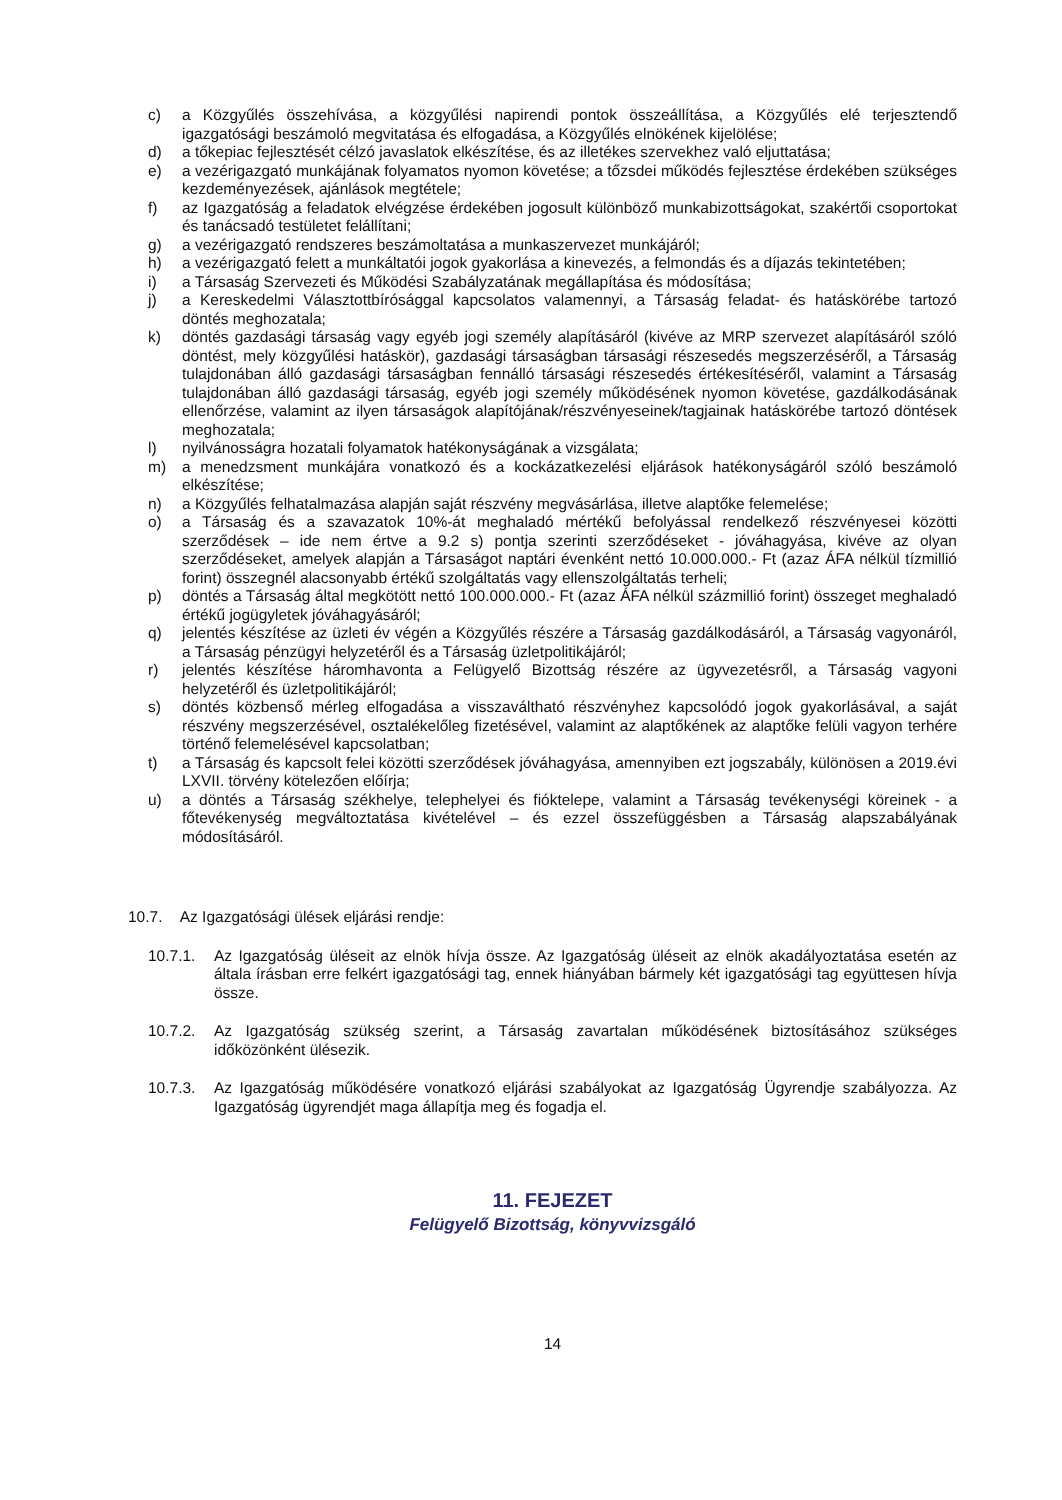c) a Közgyűlés összehívása, a közgyűlési napirendi pontok összeállítása, a Közgyűlés elé terjesztendő igazgatósági beszámoló megvitatása és elfogadása, a Közgyűlés elnökének kijelölése;
d) a tőkepiac fejlesztését célzó javaslatok elkészítése, és az illetékes szervekhez való eljuttatása;
e) a vezérigazgató munkájának folyamatos nyomon követése; a tőzsdei működés fejlesztése érdekében szükséges kezdeményezések, ajánlások megtétele;
f) az Igazgatóság a feladatok elvégzése érdekében jogosult különböző munkabizottságokat, szakértői csoportokat és tanácsadó testületet felállítani;
g) a vezérigazgató rendszeres beszámoltatása a munkaszervezet munkájáról;
h) a vezérigazgató felett a munkáltatói jogok gyakorlása a kinevezés, a felmondás és a díjazás tekintetében;
i) a Társaság Szervezeti és Működési Szabályzatának megállapítása és módosítása;
j) a Kereskedelmi Választottbírósággal kapcsolatos valamennyi, a Társaság feladat- és hatáskörébe tartozó döntés meghozatala;
k) döntés gazdasági társaság vagy egyéb jogi személy alapításáról (kivéve az MRP szervezet alapításáról szóló döntést, mely közgyűlési hatáskör), gazdasági társaságban társasági részesedés megszerzéséről, a Társaság tulajdonában álló gazdasági társaságban fennálló társasági részesedés értékesítéséről, valamint a Társaság tulajdonában álló gazdasági társaság, egyéb jogi személy működésének nyomon követése, gazdálkodásának ellenőrzése, valamint az ilyen társaságok alapítójának/részvényeseinek/tagjainak hatáskörébe tartozó döntések meghozatala;
l) nyilvánosságra hozatali folyamatok hatékonyságának a vizsgálata;
m) a menedzsment munkájára vonatkozó és a kockázatkezelési eljárások hatékonyságáról szóló beszámoló elkészítése;
n) a Közgyűlés felhatalmazása alapján saját részvény megvásárlása, illetve alaptőke felemelése;
o) a Társaság és a szavazatok 10%-át meghaladó mértékű befolyással rendelkező részvényesei közötti szerződések – ide nem értve a 9.2 s) pontja szerinti szerződéseket - jóváhagyása, kivéve az olyan szerződéseket, amelyek alapján a Társaságot naptári évenként nettó 10.000.000.- Ft (azaz ÁFA nélkül tízmillió forint) összegnél alacsonyabb értékű szolgáltatás vagy ellenszolgáltatás terheli;
p) döntés a Társaság által megkötött nettó 100.000.000.- Ft (azaz ÁFA nélkül százmillió forint) összeget meghaladó értékű jogügyletek jóváhagyásáról;
q) jelentés készítése az üzleti év végén a Közgyűlés részére a Társaság gazdálkodásáról, a Társaság vagyonáról, a Társaság pénzügyi helyzetéről és a Társaság üzletpolitikájáról;
r) jelentés készítése háromhavonta a Felügyelő Bizottság részére az ügyvezetésről, a Társaság vagyoni helyzetéről és üzletpolitikájáról;
s) döntés közbenső mérleg elfogadása a visszaváltható részvényhez kapcsolódó jogok gyakorlásával, a saját részvény megszerzésével, osztalékelőleg fizetésével, valamint az alaptőkének az alaptőke felüli vagyon terhére történő felemelésével kapcsolatban;
t) a Társaság és kapcsolt felei közötti szerződések jóváhagyása, amennyiben ezt jogszabály, különösen a 2019.évi LXVII. törvény kötelezően előírja;
u) a döntés a Társaság székhelye, telephelyei és fióktelepe, valamint a Társaság tevékenységi köreinek - a főtevékenység megváltoztatása kivételével – és ezzel összefüggésben a Társaság alapszabályának módosításáról.
10.7. Az Igazgatósági ülések eljárási rendje:
10.7.1. Az Igazgatóság üléseit az elnök hívja össze. Az Igazgatóság üléseit az elnök akadályoztatása esetén az általa írásban erre felkért igazgatósági tag, ennek hiányában bármely két igazgatósági tag együttesen hívja össze.
10.7.2. Az Igazgatóság szükség szerint, a Társaság zavartalan működésének biztosításához szükséges időközönként ülésezik.
10.7.3. Az Igazgatóság működésére vonatkozó eljárási szabályokat az Igazgatóság Ügyrendje szabályozza. Az Igazgatóság ügyrendjét maga állapítja meg és fogadja el.
11. FEJEZET
Felügyelő Bizottság, könyvvizsgáló
14